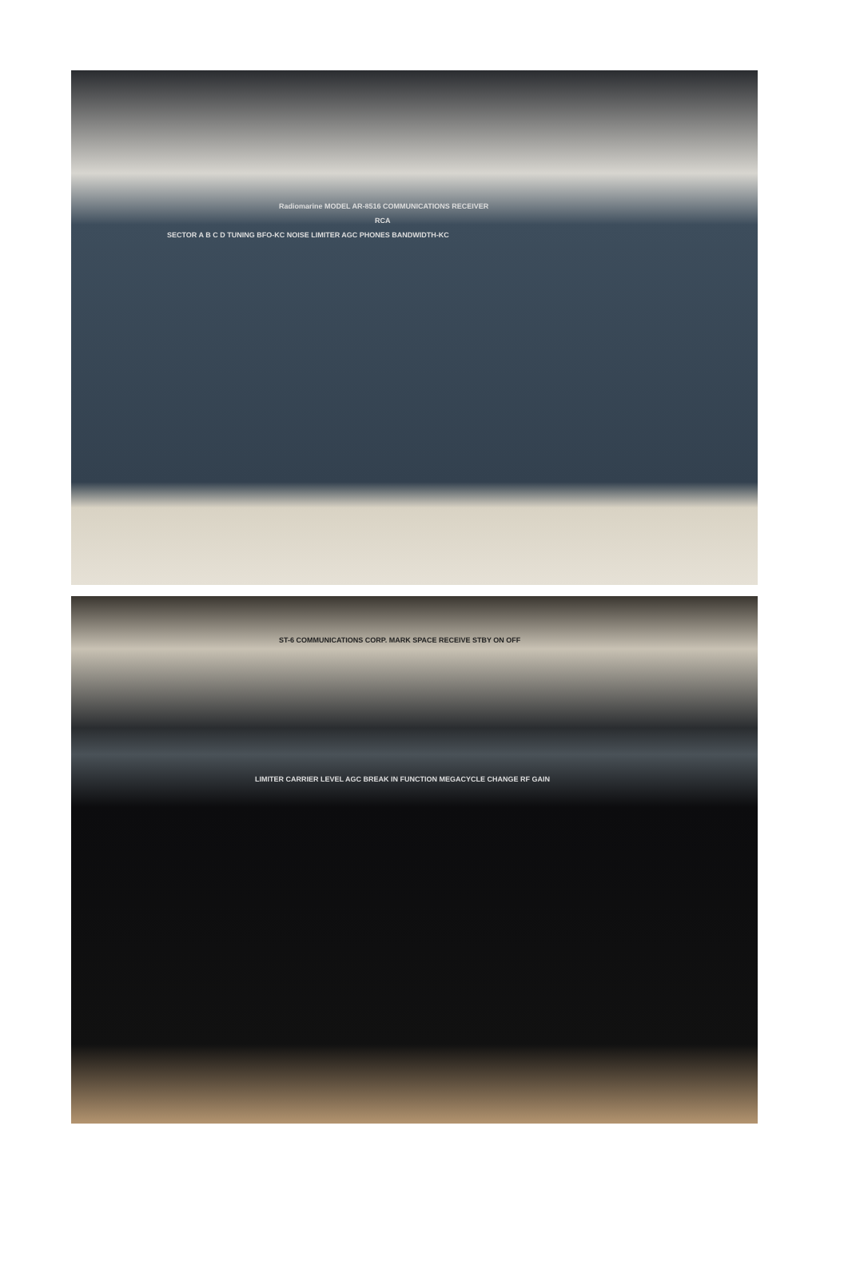Radiomarine MODEL AR-8516 COMMUNICATIONS RECEIVER
RCA
SECTOR A B C D TUNING BFO-KC NOISE LIMITER AGC PHONES BANDWIDTH-KC
ST-6 COMMUNICATIONS CORP. MARK SPACE RECEIVE STBY ON OFF
LIMITER CARRIER LEVEL AGC BREAK IN FUNCTION MEGACYCLE CHANGE RF GAIN